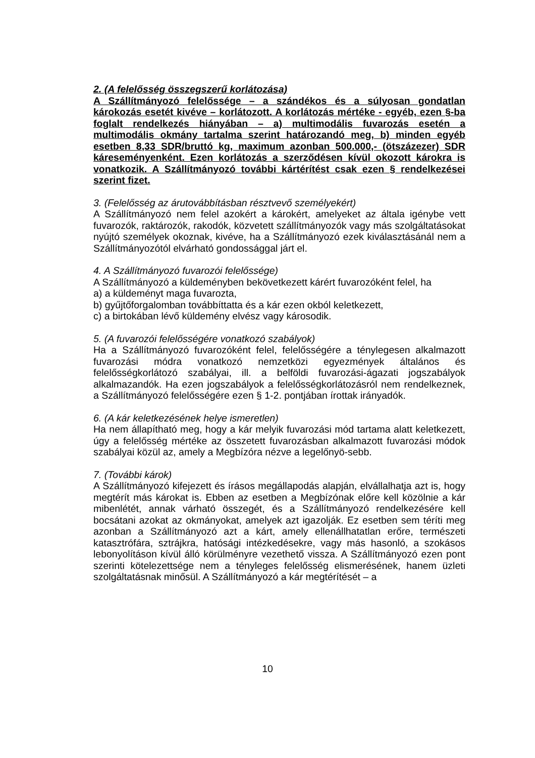2. (A felelősség összegszerű korlátozása)
A Szállítmányozó felelőssége – a szándékos és a súlyosan gondatlan károkozás esetét kivéve – korlátozott. A korlátozás mértéke - egyéb, ezen §-ba foglalt rendelkezés hiányában – a) multimodális fuvarozás esetén a multimodális okmány tartalma szerint határozandó meg, b) minden egyéb esetben 8,33 SDR/bruttó kg, maximum azonban 500.000,- (ötszázezer) SDR káreseményenként. Ezen korlátozás a szerződésen kívül okozott károkra is vonatkozik. A Szállítmányozó további kártérítést csak ezen § rendelkezései szerint fizet.
3. (Felelősség az árutovábbításban résztvevő személyekért)
A Szállítmányozó nem felel azokért a károkért, amelyeket az általa igénybe vett fuvarozók, raktározók, rakodók, közvetett szállítmányozók vagy más szolgáltatásokat nyújtó személyek okoznak, kivéve, ha a Szállítmányozó ezek kiválasztásánál nem a Szállítmányozótól elvárható gondossággal járt el.
4. A Szállítmányozó fuvarozói felelőssége)
A Szállítmányozó a küldeményben bekövetkezett kárért fuvarozóként felel, ha
a) a küldeményt maga fuvarozta,
b) gyűjtőforgalomban továbbíttatta és a kár ezen okból keletkezett,
c) a birtokában lévő küldemény elvész vagy károsodik.
5. (A fuvarozói felelősségére vonatkozó szabályok)
Ha a Szállítmányozó fuvarozóként felel, felelősségére a ténylegesen alkalmazott fuvarozási módra vonatkozó nemzetközi egyezmények általános és felelősségkorlátozó szabályai, ill. a belföldi fuvarozási-ágazati jogszabályok alkalmazandók. Ha ezen jogszabályok a felelősségkorlátozásról nem rendelkeznek, a Szállítmányozó felelősségére ezen § 1-2. pontjában írottak irányadók.
6. (A kár keletkezésének helye ismeretlen)
Ha nem állapítható meg, hogy a kár melyik fuvarozási mód tartama alatt keletkezett, úgy a felelősség mértéke az összetett fuvarozásban alkalmazott fuvarozási módok szabályai közül az, amely a Megbízóra nézve a legelőnyö-sebb.
7. (További károk)
A Szállítmányozó kifejezett és írásos megállapodás alapján, elvállalhatja azt is, hogy megtérít más károkat is. Ebben az esetben a Megbízónak előre kell közölnie a kár mibenlétét, annak várható összegét, és a Szállítmányozó rendelkezésére kell bocsátani azokat az okmányokat, amelyek azt igazolják. Ez esetben sem téríti meg azonban a Szállítmányozó azt a kárt, amely ellenállhatatlan erőre, természeti katasztrófára, sztrájkra, hatósági intézkedésekre, vagy más hasonló, a szokásos lebonyolításon kívül álló körülményre vezethető vissza. A Szállítmányozó ezen pont szerinti kötelezettsége nem a tényleges felelősség elismerésének, hanem üzleti szolgáltatásnak minősül. A Szállítmányozó a kár megtérítését – a
10